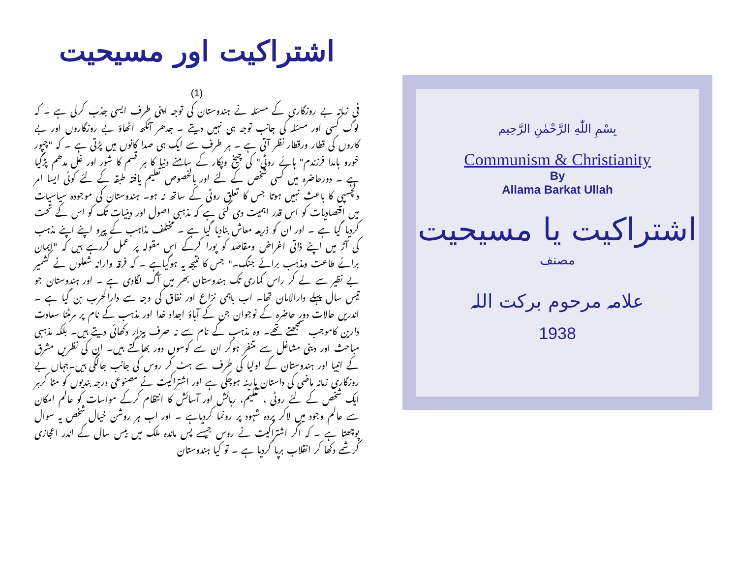اشتراکیت اور مسیحیت
(1)
فی زمانہ بے روزگاری کے مسئلہ نے ہندوستان کی توجہ اپنی طرف ایسی جذب کرلی ہے ۔ کہ لوگ کسی اور مسئلہ کی جانب توجہ ہی نہیں دیتے ۔ جدھر آنکھ اٹھاؤ بے روزگاروں اور بے کاروں کی قطار ورقطار نظر آتی ہے ۔ ہر طرف سے ایک ہی صدا کانوں میں پڑتی ہے ۔ کہ "چپور خورو بامدا فرزندم" ہائے روٹی" کی چیخ وپکار کے سامنے دنیا کا ہر قسم کا شور اور غل مدھم پڑگیا ہے ۔ دورحاضرہ میں کسی شخص کے لئے اور بالخصوص تعلیم یافتہ طبقہ کے لئے کوئی ایسا امر دلچسپی کا باعث نہیں ہوتا جس کا تعلق روٹی کے ساتھ نہ ہو۔ ہندوستان کی موجودہ سیاسیات میں اقتصادیات کو اس قدر اہمیت دی گئی ہے کہ مذہبی اصول اور دینیات تک کو اس کے تحت کردیا گیا ہے ۔ اور ان کو ذریعہ معاش بنادیا گیا ہے ۔ مختلف مذاہب کے پیرو اپنے اپنے مذہب کی آڑ میں اپنے ذاتی اغراض ومقاصد کو پورا کرکے اس مقولہ پر عمل کررہے ہیں کہ "ایمان برائے طاعت ومذہب برائے جنگ۔" جس کا نتیجہ یہ ہوگیاہے ۔ کہ فرقہ وارانہ شعلوں نے کشمیر بے نظیر سے لے کر راس کماری تک ہندوستان بھر میں آگ لگادی ہے ۔ اور ہندوستان جو تیس سال پہلے دارالامان تھا۔ اب باہمی نزاع اور نفاق کی وجہ سے دارالحرب بن گیا ہے ۔ اندریں حالات دور حاضرہ کے نوجوان جن کے آباؤ اجداد خدا اور مذہب کے نام پر مرمٹنا سعادت دارین کاموجب سمجھتے تھے۔ وہ مذہب کے نام سے نہ صرف بیزار دکھائی دیتے ہیں۔ بلکہ مذہبی مباحث اور دینی مشاغل سے متنفر ہوکر ان سے کوسوں دور بھاگتے ہیں۔ ان کی نظریں مشرق کے انبیا اور ہندوستان کے اولیا کی طرف سے ہٹ کر روس کی جانب جالگی ہیں۔جہاں بے روزگاری زمانہ ماضی کی داستان پارینہ ہوچکی ہے اور اشتراکیت نے مصنوعی درجہ بندیوں کو مٹا کرہر ایک شخص کے لئے روٹی ، تعلیم، رہائش اور آسائش کا انتظام کرکے مواسات کو عالم امکان سے عالم وجود میں لاکر پردہ شہود پر رونما کردیاہے ۔ اور اب ہر روشن خیال شخص یہ سوال پوچھتا ہے ۔ کہ اگر اشتراکیت نے روس جیسے پس ماندہ ملک میں بیس سال کے اندر اعجازی کرشمے دکھا کر انقلاب برپا کردیا ہے ۔ تو کیا ہندوستان
بِسْمِ اللّٰهِ الرَّحْمٰنِ الرَّحِيم
Communism & Christianity
By
Allama Barkat Ullah
اشتراکیت یا مسیحیت
مصنف
علامہ مرحوم برکت اللہ
1938